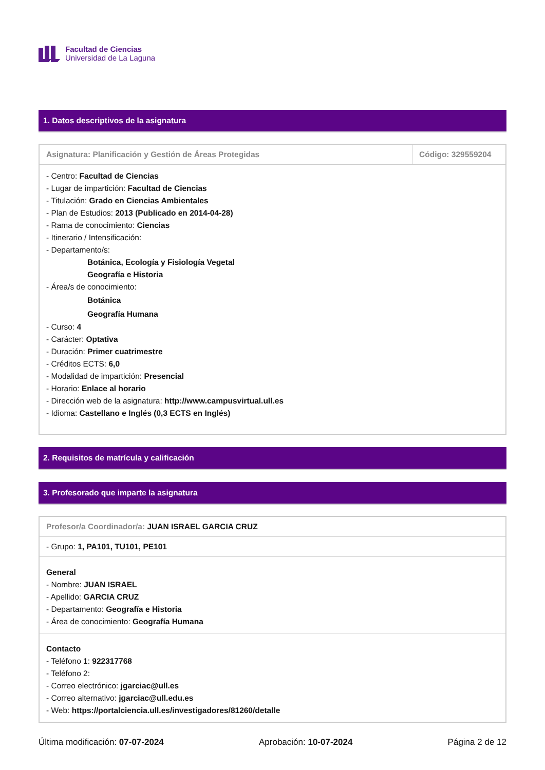Facultad de Ciencias
Universidad de La Laguna
1. Datos descriptivos de la asignatura
| Asignatura: Planificación y Gestión de Áreas Protegidas | Código: 329559204 |
| - Centro: Facultad de Ciencias - Lugar de impartición: Facultad de Ciencias - Titulación: Grado en Ciencias Ambientales - Plan de Estudios: 2013 (Publicado en 2014-04-28) - Rama de conocimiento: Ciencias - Itinerario / Intensificación: - Departamento/s: Botánica, Ecología y Fisiología Vegetal Geografía e Historia - Área/s de conocimiento: Botánica Geografía Humana - Curso: 4 - Carácter: Optativa - Duración: Primer cuatrimestre - Créditos ECTS: 6,0 - Modalidad de impartición: Presencial - Horario: Enlace al horario - Dirección web de la asignatura: http://www.campusvirtual.ull.es - Idioma: Castellano e Inglés (0,3 ECTS en Inglés) | |
2. Requisitos de matrícula y calificación
3. Profesorado que imparte la asignatura
| Profesor/a Coordinador/a: JUAN ISRAEL GARCIA CRUZ |
| - Grupo: 1, PA101, TU101, PE101 |
| General - Nombre: JUAN ISRAEL - Apellido: GARCIA CRUZ - Departamento: Geografía e Historia - Área de conocimiento: Geografía Humana |
| Contacto - Teléfono 1: 922317768 - Teléfono 2: - Correo electrónico: jgarciac@ull.es - Correo alternativo: jgarciac@ull.edu.es - Web: https://portalciencia.ull.es/investigadores/81260/detalle |
Última modificación: 07-07-2024 Aprobación: 10-07-2024 Página 2 de 12